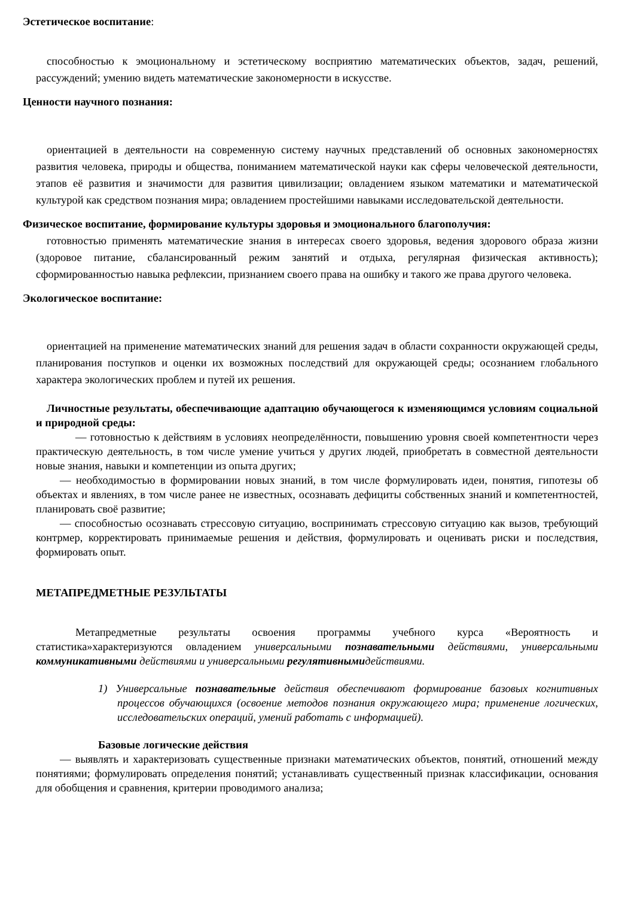Эстетическое воспитание:
способностью к эмоциональному и эстетическому восприятию математических объектов, задач, решений, рассуждений; умению видеть математические закономерности в искусстве.
Ценности научного познания:
ориентацией в деятельности на современную систему научных представлений об основных закономерностях развития человека, природы и общества, пониманием математической науки как сферы человеческой деятельности, этапов её развития и значимости для развития цивилизации; овладением языком математики и математической культурой как средством познания мира; овладением простейшими навыками исследовательской деятельности.
Физическое воспитание, формирование культуры здоровья и эмоционального благополучия:
готовностью применять математические знания в интересах своего здоровья, ведения здорового образа жизни (здоровое питание, сбалансированный режим занятий и отдыха, регулярная физическая активность); сформированностью навыка рефлексии, признанием своего права на ошибку и такого же права другого человека.
Экологическое воспитание:
ориентацией на применение математических знаний для решения задач в области сохранности окружающей среды, планирования поступков и оценки их возможных последствий для окружающей среды; осознанием глобального характера экологических проблем и путей их решения.
Личностные результаты, обеспечивающие адаптацию обучающегося к изменяющимся условиям социальной и природной среды:
— готовностью к действиям в условиях неопределённости, повышению уровня своей компетентности через практическую деятельность, в том числе умение учиться у других людей, приобретать в совместной деятельности новые знания, навыки и компетенции из опыта других;
— необходимостью в формировании новых знаний, в том числе формулировать идеи, понятия, гипотезы об объектах и явлениях, в том числе ранее не известных, осознавать дефициты собственных знаний и компетентностей, планировать своё развитие;
— способностью осознавать стрессовую ситуацию, воспринимать стрессовую ситуацию как вызов, требующий контрмер, корректировать принимаемые решения и действия, формулировать и оценивать риски и последствия, формировать опыт.
МЕТАПРЕДМЕТНЫЕ РЕЗУЛЬТАТЫ
Метапредметные результаты освоения программы учебного курса «Вероятность и статистика»характеризуются овладением универсальными познавательными действиями, универсальными коммуникативными действиями и универсальными регулятивнымидействиями.
1) Универсальные познавательные действия обеспечивают формирование базовых когнитивных процессов обучающихся (освоение методов познания окружающего мира; применение логических, исследовательских операций, умений работать с информацией).
Базовые логические действия
— выявлять и характеризовать существенные признаки математических объектов, понятий, отношений между понятиями; формулировать определения понятий; устанавливать существенный признак классификации, основания для обобщения и сравнения, критерии проводимого анализа;